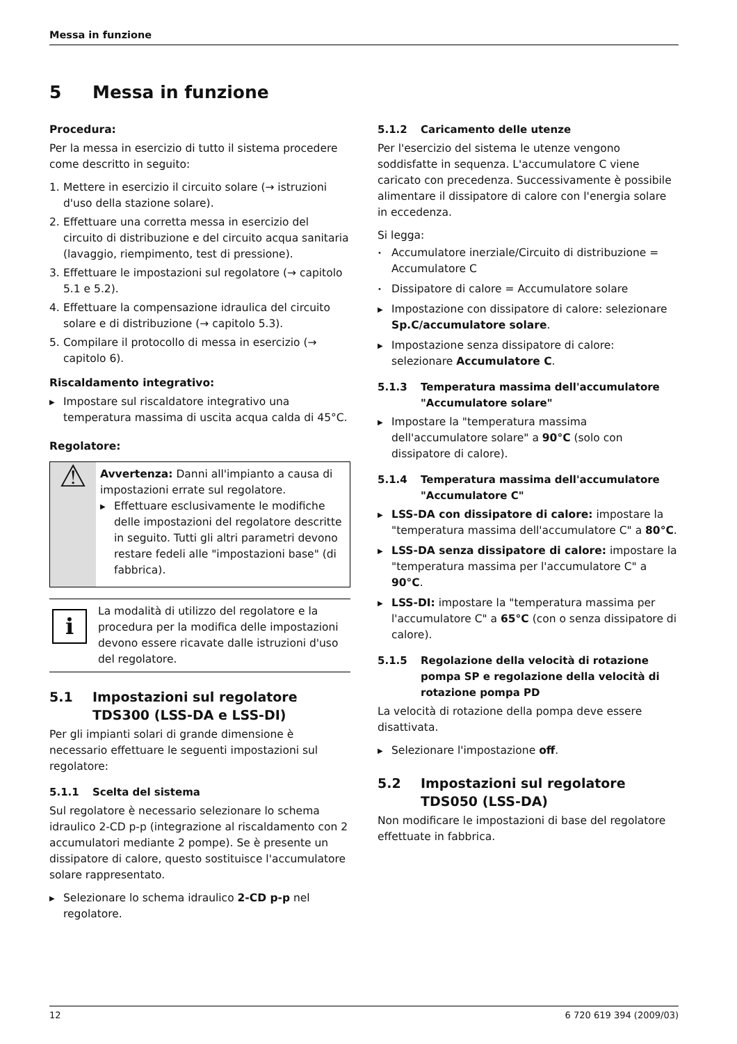Messa in funzione
5 Messa in funzione
Procedura:
Per la messa in esercizio di tutto il sistema procedere come descritto in seguito:
1. Mettere in esercizio il circuito solare (→ istruzioni d'uso della stazione solare).
2. Effettuare una corretta messa in esercizio del circuito di distribuzione e del circuito acqua sanitaria (lavaggio, riempimento, test di pressione).
3. Effettuare le impostazioni sul regolatore (→ capitolo 5.1 e 5.2).
4. Effettuare la compensazione idraulica del circuito solare e di distribuzione (→ capitolo 5.3).
5. Compilare il protocollo di messa in esercizio (→ capitolo 6).
Riscaldamento integrativo:
▶
Impostare sul riscaldatore integrativo una temperatura massima di uscita acqua calda di 45°C.
Regolatore:
⚠
Avvertenza: Danni all'impianto a causa di impostazioni errate sul regolatore.
▶
Effettuare esclusivamente le modifiche delle impostazioni del regolatore descritte in seguito. Tutti gli altri parametri devono restare fedeli alle "impostazioni base" (di fabbrica).
i
La modalità di utilizzo del regolatore e la procedura per la modifica delle impostazioni devono essere ricavate dalle istruzioni d'uso del regolatore.
5.1 Impostazioni sul regolatore TDS300 (LSS-DA e LSS-DI)
Per gli impianti solari di grande dimensione è necessario effettuare le seguenti impostazioni sul regolatore:
5.1.1 Scelta del sistema
Sul regolatore è necessario selezionare lo schema idraulico 2-CD p-p (integrazione al riscaldamento con 2 accumulatori mediante 2 pompe). Se è presente un dissipatore di calore, questo sostituisce l'accumulatore solare rappresentato.
▶
Selezionare lo schema idraulico 2-CD p-p nel regolatore.
5.1.2 Caricamento delle utenze
Per l'esercizio del sistema le utenze vengono soddisfatte in sequenza. L'accumulatore C viene caricato con precedenza. Successivamente è possibile alimentare il dissipatore di calore con l'energia solare in eccedenza.
Si legga:
•
Accumulatore inerziale/Circuito di distribuzione = Accumulatore C
•
Dissipatore di calore = Accumulatore solare
▶
Impostazione con dissipatore di calore: selezionare Sp.C/accumulatore solare.
▶
Impostazione senza dissipatore di calore: selezionare Accumulatore C.
5.1.3 Temperatura massima dell'accumulatore "Accumulatore solare"
▶
Impostare la "temperatura massima dell'accumulatore solare" a 90°C (solo con dissipatore di calore).
5.1.4 Temperatura massima dell'accumulatore "Accumulatore C"
▶
LSS-DA con dissipatore di calore: impostare la "temperatura massima dell'accumulatore C" a 80°C.
▶
LSS-DA senza dissipatore di calore: impostare la "temperatura massima per l'accumulatore C" a 90°C.
▶
LSS-DI: impostare la "temperatura massima per l'accumulatore C" a 65°C (con o senza dissipatore di calore).
5.1.5 Regolazione della velocità di rotazione pompa SP e regolazione della velocità di rotazione pompa PD
La velocità di rotazione della pompa deve essere disattivata.
▶
Selezionare l'impostazione off.
5.2 Impostazioni sul regolatore TDS050 (LSS-DA)
Non modificare le impostazioni di base del regolatore effettuate in fabbrica.
12 6 720 619 394 (2009/03)